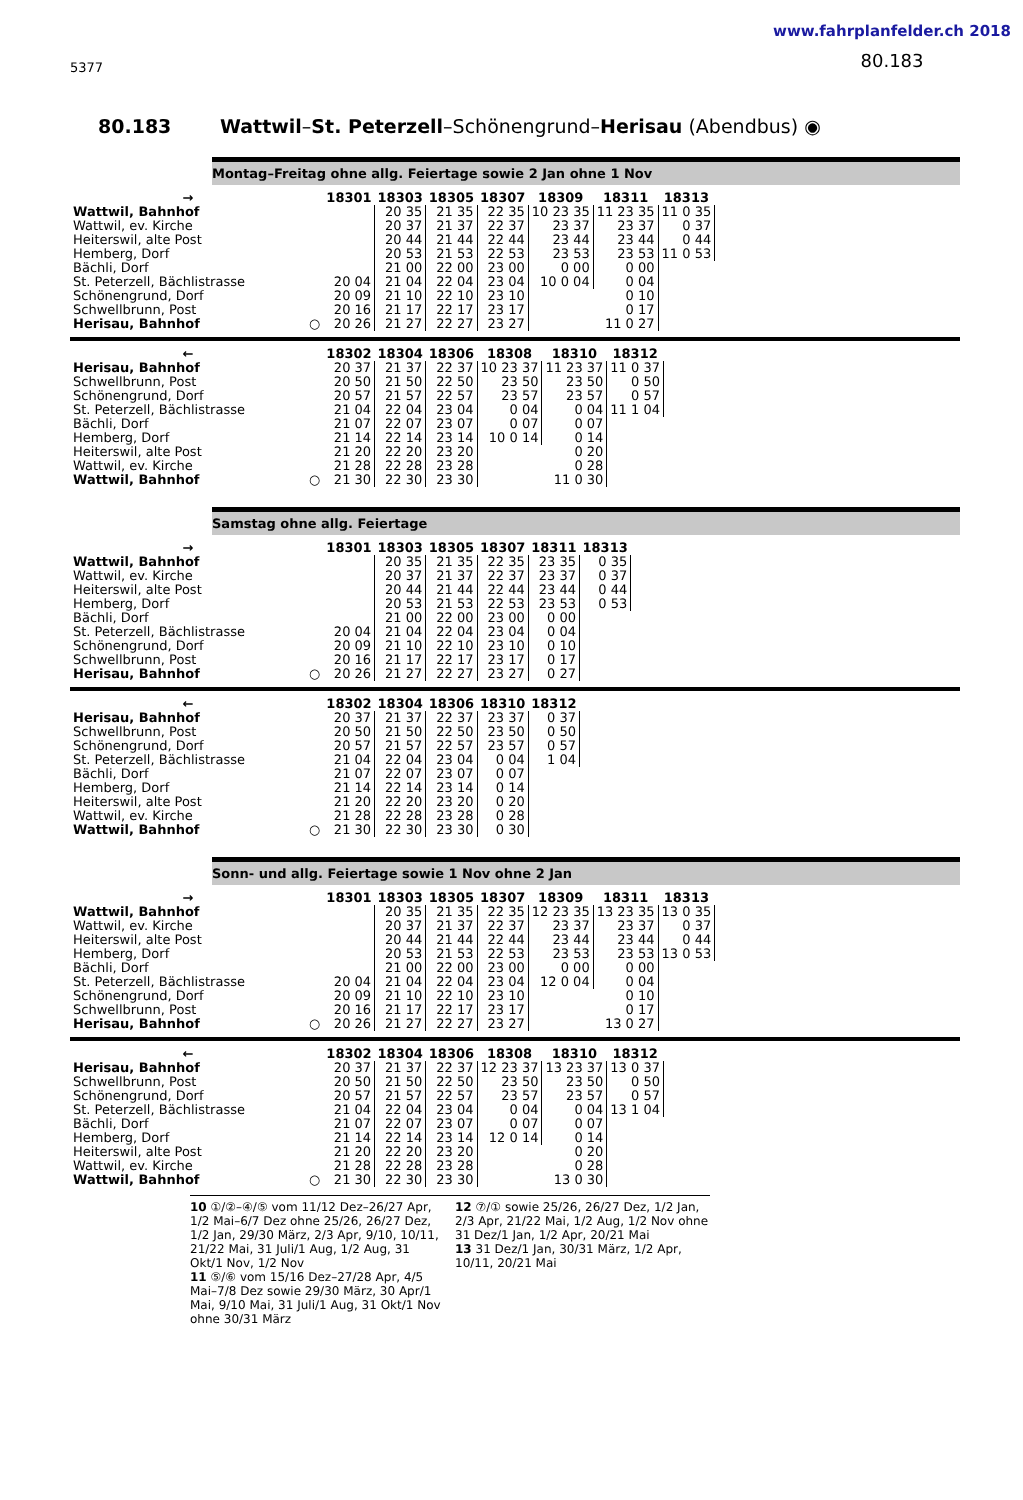5377
www.fahrplanfelder.ch 2018
80.183
80.183 Wattwil–St. Peterzell–Schönengrund–Herisau (Abendbus) ◉
Montag–Freitag ohne allg. Feiertage sowie 2 Jan ohne 1 Nov
| → | | 18301 | 18303 | 18305 | 18307 | 18309 | 18311 | 18313 |
| --- | --- | --- | --- | --- | --- | --- | --- | --- |
| Wattwil, Bahnhof | | | 20 35 | 21 35 | 22 35 | 10 23 35 | 11 23 35 | 11 0 35 |
| Wattwil, ev. Kirche | | | 20 37 | 21 37 | 22 37 | 23 37 | 23 37 | 0 37 |
| Heiterswil, alte Post | | | 20 44 | 21 44 | 22 44 | 23 44 | 23 44 | 0 44 |
| Hemberg, Dorf | | | 20 53 | 21 53 | 22 53 | 23 53 | 23 53 | 11 0 53 |
| Bächli, Dorf | | | 21 00 | 22 00 | 23 00 | 0 00 | 0 00 | |
| St. Peterzell, Bächlistrasse | | 20 04 | 21 04 | 22 04 | 23 04 | 10 0 04 | 0 04 | |
| Schönengrund, Dorf | | 20 09 | 21 10 | 22 10 | 23 10 | | 0 10 | |
| Schwellbrunn, Post | | 20 16 | 21 17 | 22 17 | 23 17 | | 0 17 | |
| Herisau, Bahnhof | ○ | 20 26 | 21 27 | 22 27 | 23 27 | | 11 0 27 | |
| ← | | 18302 | 18304 | 18306 | 18308 | 18310 | 18312 |
| --- | --- | --- | --- | --- | --- | --- | --- |
| Herisau, Bahnhof | | 20 37 | 21 37 | 22 37 | 10 23 37 | 11 23 37 | 11 0 37 |
| Schwellbrunn, Post | | 20 50 | 21 50 | 22 50 | 23 50 | 23 50 | 0 50 |
| Schönengrund, Dorf | | 20 57 | 21 57 | 22 57 | 23 57 | 23 57 | 0 57 |
| St. Peterzell, Bächlistrasse | | 21 04 | 22 04 | 23 04 | 0 04 | 0 04 | 11 1 04 |
| Bächli, Dorf | | 21 07 | 22 07 | 23 07 | 0 07 | 0 07 | |
| Hemberg, Dorf | | 21 14 | 22 14 | 23 14 | 10 0 14 | 0 14 | |
| Heiterswil, alte Post | | 21 20 | 22 20 | 23 20 | | 0 20 | |
| Wattwil, ev. Kirche | | 21 28 | 22 28 | 23 28 | | 0 28 | |
| Wattwil, Bahnhof | ○ | 21 30 | 22 30 | 23 30 | | 11 0 30 | |
Samstag ohne allg. Feiertage
| → | | 18301 | 18303 | 18305 | 18307 | 18311 | 18313 |
| --- | --- | --- | --- | --- | --- | --- | --- |
| Wattwil, Bahnhof | | | 20 35 | 21 35 | 22 35 | 23 35 | 0 35 |
| Wattwil, ev. Kirche | | | 20 37 | 21 37 | 22 37 | 23 37 | 0 37 |
| Heiterswil, alte Post | | | 20 44 | 21 44 | 22 44 | 23 44 | 0 44 |
| Hemberg, Dorf | | | 20 53 | 21 53 | 22 53 | 23 53 | 0 53 |
| Bächli, Dorf | | | 21 00 | 22 00 | 23 00 | 0 00 | |
| St. Peterzell, Bächlistrasse | | 20 04 | 21 04 | 22 04 | 23 04 | 0 04 | |
| Schönengrund, Dorf | | 20 09 | 21 10 | 22 10 | 23 10 | 0 10 | |
| Schwellbrunn, Post | | 20 16 | 21 17 | 22 17 | 23 17 | 0 17 | |
| Herisau, Bahnhof | ○ | 20 26 | 21 27 | 22 27 | 23 27 | 0 27 | |
| ← | | 18302 | 18304 | 18306 | 18310 | 18312 |
| --- | --- | --- | --- | --- | --- | --- |
| Herisau, Bahnhof | | 20 37 | 21 37 | 22 37 | 23 37 | 0 37 |
| Schwellbrunn, Post | | 20 50 | 21 50 | 22 50 | 23 50 | 0 50 |
| Schönengrund, Dorf | | 20 57 | 21 57 | 22 57 | 23 57 | 0 57 |
| St. Peterzell, Bächlistrasse | | 21 04 | 22 04 | 23 04 | 0 04 | 1 04 |
| Bächli, Dorf | | 21 07 | 22 07 | 23 07 | 0 07 | |
| Hemberg, Dorf | | 21 14 | 22 14 | 23 14 | 0 14 | |
| Heiterswil, alte Post | | 21 20 | 22 20 | 23 20 | 0 20 | |
| Wattwil, ev. Kirche | | 21 28 | 22 28 | 23 28 | 0 28 | |
| Wattwil, Bahnhof | ○ | 21 30 | 22 30 | 23 30 | 0 30 | |
Sonn- und allg. Feiertage sowie 1 Nov ohne 2 Jan
| → | | 18301 | 18303 | 18305 | 18307 | 18309 | 18311 | 18313 |
| --- | --- | --- | --- | --- | --- | --- | --- | --- |
| Wattwil, Bahnhof | | | 20 35 | 21 35 | 22 35 | 12 23 35 | 13 23 35 | 13 0 35 |
| Wattwil, ev. Kirche | | | 20 37 | 21 37 | 22 37 | 23 37 | 23 37 | 0 37 |
| Heiterswil, alte Post | | | 20 44 | 21 44 | 22 44 | 23 44 | 23 44 | 0 44 |
| Hemberg, Dorf | | | 20 53 | 21 53 | 22 53 | 23 53 | 23 53 | 13 0 53 |
| Bächli, Dorf | | | 21 00 | 22 00 | 23 00 | 0 00 | 0 00 | |
| St. Peterzell, Bächlistrasse | | 20 04 | 21 04 | 22 04 | 23 04 | 12 0 04 | 0 04 | |
| Schönengrund, Dorf | | 20 09 | 21 10 | 22 10 | 23 10 | | 0 10 | |
| Schwellbrunn, Post | | 20 16 | 21 17 | 22 17 | 23 17 | | 0 17 | |
| Herisau, Bahnhof | ○ | 20 26 | 21 27 | 22 27 | 23 27 | | 13 0 27 | |
| ← | | 18302 | 18304 | 18306 | 18308 | 18310 | 18312 |
| --- | --- | --- | --- | --- | --- | --- | --- |
| Herisau, Bahnhof | | 20 37 | 21 37 | 22 37 | 12 23 37 | 13 23 37 | 13 0 37 |
| Schwellbrunn, Post | | 20 50 | 21 50 | 22 50 | 23 50 | 23 50 | 0 50 |
| Schönengrund, Dorf | | 20 57 | 21 57 | 22 57 | 23 57 | 23 57 | 0 57 |
| St. Peterzell, Bächlistrasse | | 21 04 | 22 04 | 23 04 | 0 04 | 0 04 | 13 1 04 |
| Bächli, Dorf | | 21 07 | 22 07 | 23 07 | 0 07 | 0 07 | |
| Hemberg, Dorf | | 21 14 | 22 14 | 23 14 | 12 0 14 | 0 14 | |
| Heiterswil, alte Post | | 21 20 | 22 20 | 23 20 | | 0 20 | |
| Wattwil, ev. Kirche | | 21 28 | 22 28 | 23 28 | | 0 28 | |
| Wattwil, Bahnhof | ○ | 21 30 | 22 30 | 23 30 | | 13 0 30 | |
10 ①/②–④/⑤ vom 11/12 Dez–26/27 Apr, 1/2 Mai–6/7 Dez ohne 25/26, 26/27 Dez, 1/2 Jan, 29/30 März, 2/3 Apr, 9/10, 10/11, 21/22 Mai, 31 Juli/1 Aug, 1/2 Aug, 31 Okt/1 Nov, 1/2 Nov
11 ⑤/⑥ vom 15/16 Dez–27/28 Apr, 4/5 Mai–7/8 Dez sowie 29/30 März, 30 Apr/1 Mai, 9/10 Mai, 31 Juli/1 Aug, 31 Okt/1 Nov ohne 30/31 März
12 ⑦/① sowie 25/26, 26/27 Dez, 1/2 Jan, 2/3 Apr, 21/22 Mai, 1/2 Aug, 1/2 Nov ohne 31 Dez/1 Jan, 1/2 Apr, 20/21 Mai
13 31 Dez/1 Jan, 30/31 März, 1/2 Apr, 10/11, 20/21 Mai